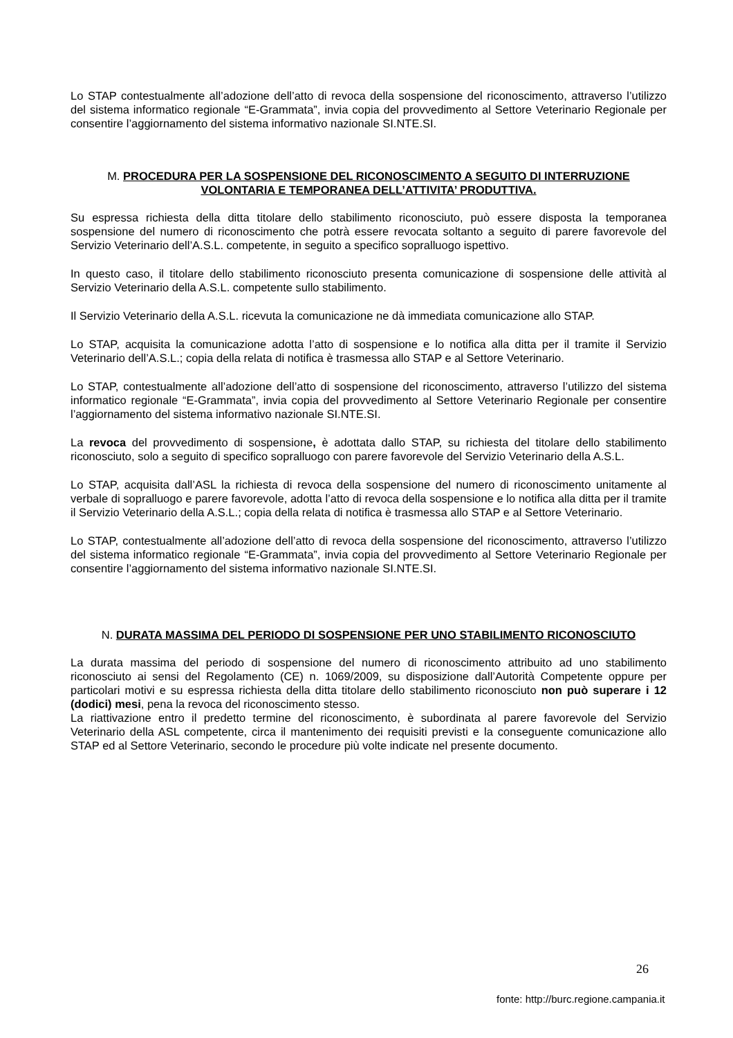Lo STAP contestualmente all’adozione dell’atto di revoca della sospensione del riconoscimento, attraverso l’utilizzo del sistema informatico regionale “E-Grammata”, invia copia del provvedimento al Settore Veterinario Regionale per consentire l’aggiornamento del sistema informativo nazionale SI.NTE.SI.
M. PROCEDURA PER LA SOSPENSIONE DEL RICONOSCIMENTO A SEGUITO DI INTERRUZIONE VOLONTARIA E TEMPORANEA DELL’ATTIVITA’ PRODUTTIVA.
Su espressa richiesta della ditta titolare dello stabilimento riconosciuto, può essere disposta la temporanea sospensione del numero di riconoscimento che potrà essere revocata soltanto a seguito di parere favorevole del Servizio Veterinario dell’A.S.L. competente, in seguito a specifico sopralluogo ispettivo.
In questo caso, il titolare dello stabilimento riconosciuto presenta comunicazione di sospensione delle attività al Servizio Veterinario della A.S.L. competente sullo stabilimento.
Il Servizio Veterinario della A.S.L. ricevuta la comunicazione ne dà immediata comunicazione allo STAP.
Lo STAP, acquisita la comunicazione adotta l’atto di sospensione e lo notifica alla ditta per il tramite il Servizio Veterinario dell’A.S.L.; copia della relata di notifica è trasmessa allo STAP e al Settore Veterinario.
Lo STAP, contestualmente all’adozione dell’atto di sospensione del riconoscimento, attraverso l’utilizzo del sistema informatico regionale “E-Grammata”, invia copia del provvedimento al Settore Veterinario Regionale per consentire l’aggiornamento del sistema informativo nazionale SI.NTE.SI.
La revoca del provvedimento di sospensione, è adottata dallo STAP, su richiesta del titolare dello stabilimento riconosciuto, solo a seguito di specifico sopralluogo con parere favorevole del Servizio Veterinario della A.S.L.
Lo STAP, acquisita dall’ASL la richiesta di revoca della sospensione del numero di riconoscimento unitamente al verbale di sopralluogo e parere favorevole, adotta l’atto di revoca della sospensione e lo notifica alla ditta per il tramite il Servizio Veterinario della A.S.L.; copia della relata di notifica è trasmessa allo STAP e al Settore Veterinario.
Lo STAP, contestualmente all’adozione dell’atto di revoca della sospensione del riconoscimento, attraverso l’utilizzo del sistema informatico regionale “E-Grammata”, invia copia del provvedimento al Settore Veterinario Regionale per consentire l’aggiornamento del sistema informativo nazionale SI.NTE.SI.
N. DURATA MASSIMA DEL PERIODO DI SOSPENSIONE PER UNO STABILIMENTO RICONOSCIUTO
La durata massima del periodo di sospensione del numero di riconoscimento attribuito ad uno stabilimento riconosciuto ai sensi del Regolamento (CE) n. 1069/2009, su disposizione dall’Autorità Competente oppure per particolari motivi e su espressa richiesta della ditta titolare dello stabilimento riconosciuto non può superare i 12 (dodici) mesi, pena la revoca del riconoscimento stesso.
La riattivazione entro il predetto termine del riconoscimento, è subordinata al parere favorevole del Servizio Veterinario della ASL competente, circa il mantenimento dei requisiti previsti e la conseguente comunicazione allo STAP ed al Settore Veterinario, secondo le procedure più volte indicate nel presente documento.
26
fonte: http://burc.regione.campania.it